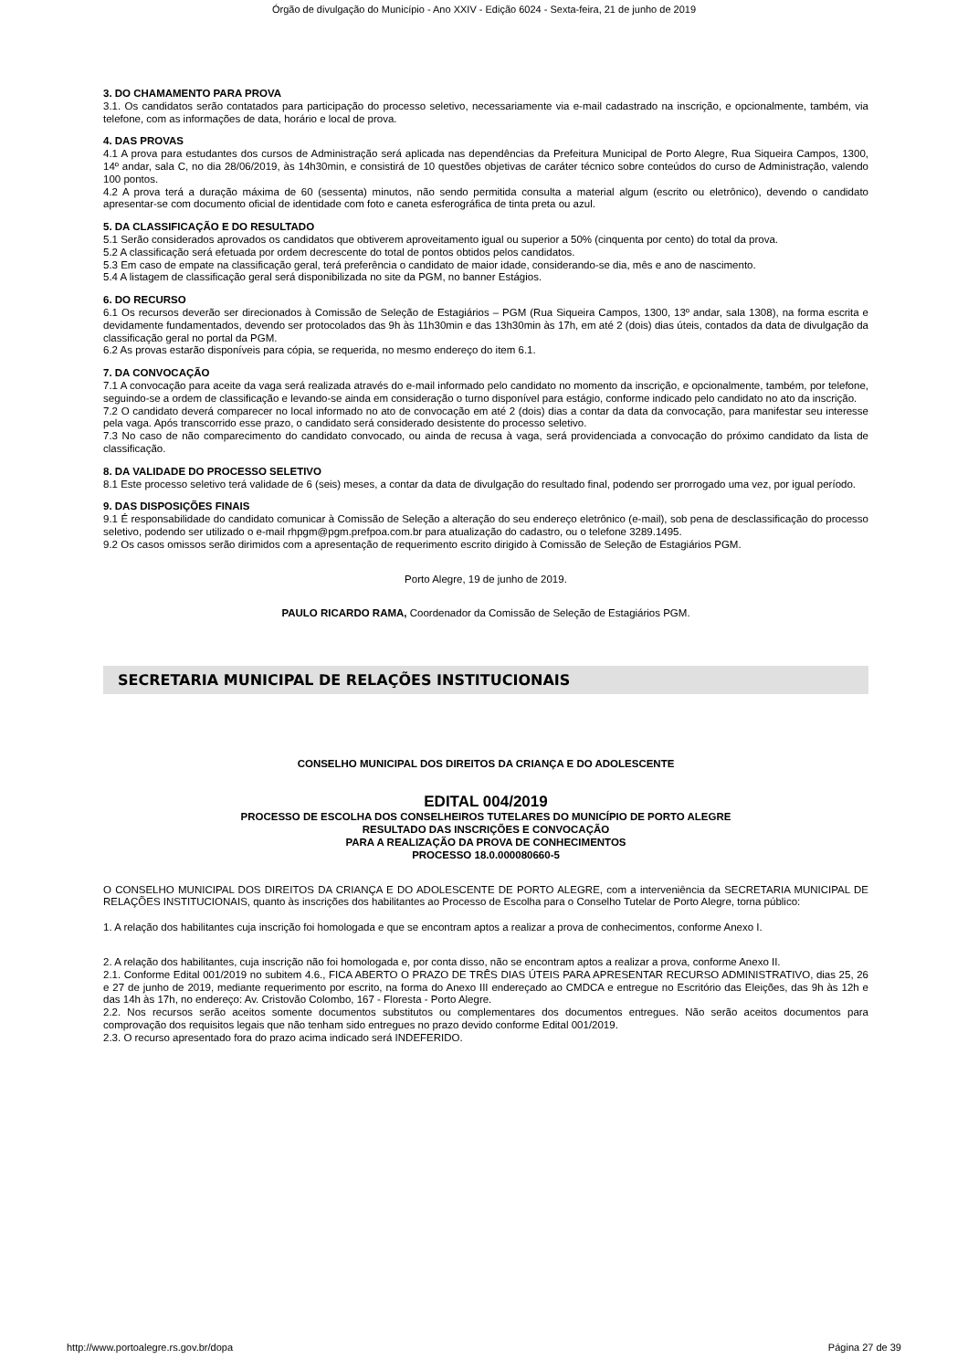Órgão de divulgação do Município - Ano XXIV - Edição 6024 - Sexta-feira, 21 de junho de 2019
3. DO CHAMAMENTO PARA PROVA
3.1. Os candidatos serão contatados para participação do processo seletivo, necessariamente via e-mail cadastrado na inscrição, e opcionalmente, também, via telefone, com as informações de data, horário e local de prova.
4. DAS PROVAS
4.1 A prova para estudantes dos cursos de Administração será aplicada nas dependências da Prefeitura Municipal de Porto Alegre, Rua Siqueira Campos, 1300, 14º andar, sala C, no dia 28/06/2019, às 14h30min, e consistirá de 10 questões objetivas de caráter técnico sobre conteúdos do curso de Administração, valendo 100 pontos.
4.2 A prova terá a duração máxima de 60 (sessenta) minutos, não sendo permitida consulta a material algum (escrito ou eletrônico), devendo o candidato apresentar-se com documento oficial de identidade com foto e caneta esferográfica de tinta preta ou azul.
5. DA CLASSIFICAÇÃO E DO RESULTADO
5.1 Serão considerados aprovados os candidatos que obtiverem aproveitamento igual ou superior a 50% (cinquenta por cento) do total da prova.
5.2 A classificação será efetuada por ordem decrescente do total de pontos obtidos pelos candidatos.
5.3 Em caso de empate na classificação geral, terá preferência o candidato de maior idade, considerando-se dia, mês e ano de nascimento.
5.4 A listagem de classificação geral será disponibilizada no site da PGM, no banner Estágios.
6. DO RECURSO
6.1 Os recursos deverão ser direcionados à Comissão de Seleção de Estagiários – PGM (Rua Siqueira Campos, 1300, 13º andar, sala 1308), na forma escrita e devidamente fundamentados, devendo ser protocolados das 9h às 11h30min e das 13h30min às 17h, em até 2 (dois) dias úteis, contados da data de divulgação da classificação geral no portal da PGM.
6.2 As provas estarão disponíveis para cópia, se requerida, no mesmo endereço do item 6.1.
7. DA CONVOCAÇÃO
7.1 A convocação para aceite da vaga será realizada através do e-mail informado pelo candidato no momento da inscrição, e opcionalmente, também, por telefone, seguindo-se a ordem de classificação e levando-se ainda em consideração o turno disponível para estágio, conforme indicado pelo candidato no ato da inscrição.
7.2 O candidato deverá comparecer no local informado no ato de convocação em até 2 (dois) dias a contar da data da convocação, para manifestar seu interesse pela vaga. Após transcorrido esse prazo, o candidato será considerado desistente do processo seletivo.
7.3 No caso de não comparecimento do candidato convocado, ou ainda de recusa à vaga, será providenciada a convocação do próximo candidato da lista de classificação.
8. DA VALIDADE DO PROCESSO SELETIVO
8.1 Este processo seletivo terá validade de 6 (seis) meses, a contar da data de divulgação do resultado final, podendo ser prorrogado uma vez, por igual período.
9. DAS DISPOSIÇÕES FINAIS
9.1 É responsabilidade do candidato comunicar à Comissão de Seleção a alteração do seu endereço eletrônico (e-mail), sob pena de desclassificação do processo seletivo, podendo ser utilizado o e-mail rhpgm@pgm.prefpoa.com.br para atualização do cadastro, ou o telefone 3289.1495.
9.2 Os casos omissos serão dirimidos com a apresentação de requerimento escrito dirigido à Comissão de Seleção de Estagiários PGM.
Porto Alegre, 19 de junho de 2019.
PAULO RICARDO RAMA, Coordenador da Comissão de Seleção de Estagiários PGM.
SECRETARIA MUNICIPAL DE RELAÇÕES INSTITUCIONAIS
CONSELHO MUNICIPAL DOS DIREITOS DA CRIANÇA E DO ADOLESCENTE
EDITAL 004/2019
PROCESSO DE ESCOLHA DOS CONSELHEIROS TUTELARES DO MUNICÍPIO DE PORTO ALEGRE
RESULTADO DAS INSCRIÇÕES E CONVOCAÇÃO
PARA A REALIZAÇÃO DA PROVA DE CONHECIMENTOS
PROCESSO 18.0.000080660-5
O CONSELHO MUNICIPAL DOS DIREITOS DA CRIANÇA E DO ADOLESCENTE DE PORTO ALEGRE, com a interveniência da SECRETARIA MUNICIPAL DE RELAÇÕES INSTITUCIONAIS, quanto às inscrições dos habilitantes ao Processo de Escolha para o Conselho Tutelar de Porto Alegre, torna público:
1. A relação dos habilitantes cuja inscrição foi homologada e que se encontram aptos a realizar a prova de conhecimentos, conforme Anexo I.
2. A relação dos habilitantes, cuja inscrição não foi homologada e, por conta disso, não se encontram aptos a realizar a prova, conforme Anexo II.
2.1. Conforme Edital 001/2019 no subitem 4.6., FICA ABERTO O PRAZO DE TRÊS DIAS ÚTEIS PARA APRESENTAR RECURSO ADMINISTRATIVO, dias 25, 26 e 27 de junho de 2019, mediante requerimento por escrito, na forma do Anexo III endereçado ao CMDCA e entregue no Escritório das Eleições, das 9h às 12h e das 14h às 17h, no endereço: Av. Cristovão Colombo, 167 - Floresta - Porto Alegre.
2.2. Nos recursos serão aceitos somente documentos substitutos ou complementares dos documentos entregues. Não serão aceitos documentos para comprovação dos requisitos legais que não tenham sido entregues no prazo devido conforme Edital 001/2019.
2.3. O recurso apresentado fora do prazo acima indicado será INDEFERIDO.
http://www.portoalegre.rs.gov.br/dopa Página 27 de 39